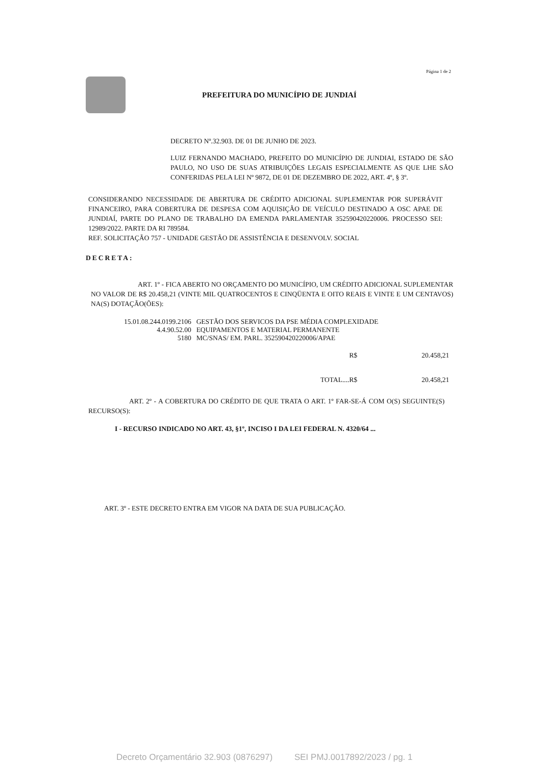Página 1 de 2
PREFEITURA DO MUNICÍPIO DE JUNDIAÍ
DECRETO Nº.32.903. DE 01 DE JUNHO DE 2023.
LUIZ FERNANDO MACHADO, PREFEITO DO MUNICÍPIO DE JUNDIAI, ESTADO DE SÃO PAULO, NO USO DE SUAS ATRIBUIÇÕES LEGAIS ESPECIALMENTE AS QUE LHE SÃO CONFERIDAS PELA LEI Nº 9872, DE 01 DE DEZEMBRO DE 2022, ART. 4º, § 3º.
CONSIDERANDO NECESSIDADE DE ABERTURA DE CRÉDITO ADICIONAL SUPLEMENTAR POR SUPERÁVIT FINANCEIRO, PARA COBERTURA DE DESPESA COM AQUISIÇÃO DE VEÍCULO DESTINADO A OSC APAE DE JUNDIAÍ, PARTE DO PLANO DE TRABALHO DA EMENDA PARLAMENTAR 352590420220006. PROCESSO SEI: 12989/2022. PARTE DA RI 789584.
REF. SOLICITAÇÃO 757 - UNIDADE GESTÃO DE ASSISTÊNCIA E DESENVOLV. SOCIAL
DECRETA:
ART. 1º - FICA ABERTO NO ORÇAMENTO DO MUNICÍPIO, UM CRÉDITO ADICIONAL SUPLEMENTAR NO VALOR DE R$ 20.458,21 (VINTE MIL QUATROCENTOS E CINQÜENTA E OITO REAIS E VINTE E UM CENTAVOS) NA(S) DOTAÇÃO(ÕES):
| 15.01.08.244.0199.2106 | GESTÃO DOS SERVICOS DA PSE MÉDIA COMPLEXIDADE |
| 4.4.90.52.00 | EQUIPAMENTOS E MATERIAL PERMANENTE |
| 5180 | MC/SNAS/ EM. PARL. 352590420220006/APAE |
| R$ | 20.458,21 |
| TOTAL....R$ | 20.458,21 |
ART. 2º - A COBERTURA DO CRÉDITO DE QUE TRATA O ART. 1º FAR-SE-Á COM O(S) SEGUINTE(S) RECURSO(S):
I - RECURSO INDICADO NO ART. 43, §1º, INCISO I DA LEI FEDERAL N. 4320/64 ...
ART. 3º - ESTE DECRETO ENTRA EM VIGOR NA DATA DE SUA PUBLICAÇÃO.
Decreto Orçamentário 32.903 (0876297) SEI PMJ.0017892/2023 / pg. 1